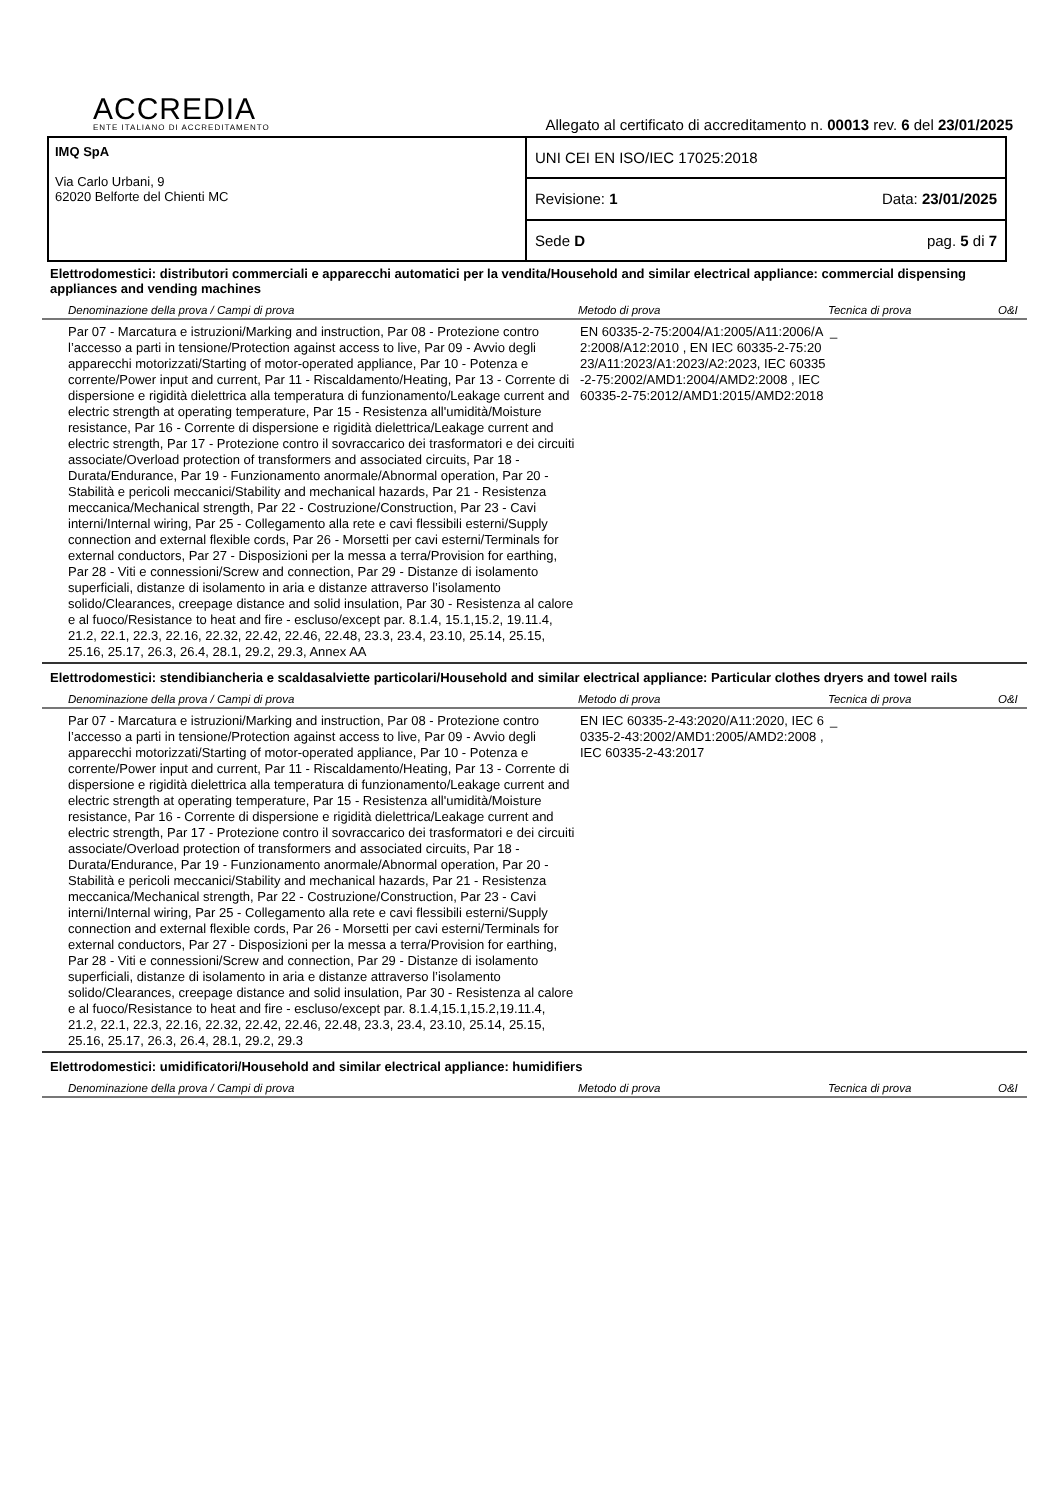ACCREDIA
ENTE ITALIANO DI ACCREDITAMENTO
Allegato al certificato di accreditamento n. 00013 rev. 6 del 23/01/2025
IMQ SpA
Via Carlo Urbani, 9
62020 Belforte del Chienti MC
UNI CEI EN ISO/IEC 17025:2018
Revisione: 1 Data: 23/01/2025
Sede D pag. 5 di 7
Elettrodomestici: distributori commerciali e apparecchi automatici per la vendita/Household and similar electrical appliance: commercial dispensing appliances and vending machines
| Denominazione della prova / Campi di prova | Metodo di prova | Tecnica di prova | O&I |
| --- | --- | --- | --- |
| Par 07 - Marcatura e istruzioni/Marking and instruction, Par 08 - Protezione contro l’accesso a parti in tensione/Protection against access to live, Par 09 - Avvio degli apparecchi motorizzati/Starting of motor-operated appliance, Par 10 - Potenza e corrente/Power input and current, Par 11 - Riscaldamento/Heating, Par 13 - Corrente di dispersione e rigidità dielettrica alla temperatura di funzionamento/Leakage current and electric strength at operating temperature, Par 15 - Resistenza all'umidità/Moisture resistance, Par 16 - Corrente di dispersione e rigidità dielettrica/Leakage current and electric strength, Par 17 - Protezione contro il sovraccarico dei trasformatori e dei circuiti associate/Overload protection of transformers and associated circuits, Par 18 - Durata/Endurance, Par 19 - Funzionamento anormale/Abnormal operation, Par 20 - Stabilità e pericoli meccanici/Stability and mechanical hazards, Par 21 - Resistenza meccanica/Mechanical strength, Par 22 - Costruzione/Construction, Par 23 - Cavi interni/Internal wiring, Par 25 - Collegamento alla rete e cavi flessibili esterni/Supply connection and external flexible cords, Par 26 - Morsetti per cavi esterni/Terminals for external conductors, Par 27 - Disposizioni per la messa a terra/Provision for earthing, Par 28 - Viti e connessioni/Screw and connection, Par 29 - Distanze di isolamento superficiali, distanze di isolamento in aria e distanze attraverso l’isolamento solido/Clearances, creepage distance and solid insulation, Par 30 - Resistenza al calore e al fuoco/Resistance to heat and fire - escluso/except par. 8.1.4, 15.1,15.2, 19.11.4, 21.2, 22.1, 22.3, 22.16, 22.32, 22.42, 22.46, 22.48, 23.3, 23.4, 23.10, 25.14, 25.15, 25.16, 25.17, 26.3, 26.4, 28.1, 29.2, 29.3, Annex AA | EN 60335-2-75:2004/A1:2005/A11:2006/A2:2008/A12:2010 , EN IEC 60335-2-75:2023/A11:2023/A1:2023/A2:2023, IEC 60335-2-75:2002/AMD1:2004/AMD2:2008 , IEC 60335-2-75:2012/AMD1:2015/AMD2:2018 | _ | |
Elettrodomestici: stendibiancheria e scaldasalviette particolari/Household and similar electrical appliance: Particular clothes dryers and towel rails
| Denominazione della prova / Campi di prova | Metodo di prova | Tecnica di prova | O&I |
| --- | --- | --- | --- |
| Par 07 - Marcatura e istruzioni/Marking and instruction, Par 08 - Protezione contro l’accesso a parti in tensione/Protection against access to live, Par 09 - Avvio degli apparecchi motorizzati/Starting of motor-operated appliance, Par 10 - Potenza e corrente/Power input and current, Par 11 - Riscaldamento/Heating, Par 13 - Corrente di dispersione e rigidità dielettrica alla temperatura di funzionamento/Leakage current and electric strength at operating temperature, Par 15 - Resistenza all'umidità/Moisture resistance, Par 16 - Corrente di dispersione e rigidità dielettrica/Leakage current and electric strength, Par 17 - Protezione contro il sovraccarico dei trasformatori e dei circuiti associate/Overload protection of transformers and associated circuits, Par 18 - Durata/Endurance, Par 19 - Funzionamento anormale/Abnormal operation, Par 20 - Stabilità e pericoli meccanici/Stability and mechanical hazards, Par 21 - Resistenza meccanica/Mechanical strength, Par 22 - Costruzione/Construction, Par 23 - Cavi interni/Internal wiring, Par 25 - Collegamento alla rete e cavi flessibili esterni/Supply connection and external flexible cords, Par 26 - Morsetti per cavi esterni/Terminals for external conductors, Par 27 - Disposizioni per la messa a terra/Provision for earthing, Par 28 - Viti e connessioni/Screw and connection, Par 29 - Distanze di isolamento superficiali, distanze di isolamento in aria e distanze attraverso l’isolamento solido/Clearances, creepage distance and solid insulation, Par 30 - Resistenza al calore e al fuoco/Resistance to heat and fire - escluso/except par. 8.1.4,15.1,15.2,19.11.4, 21.2, 22.1, 22.3, 22.16, 22.32, 22.42, 22.46, 22.48, 23.3, 23.4, 23.10, 25.14, 25.15, 25.16, 25.17, 26.3, 26.4, 28.1, 29.2, 29.3 | EN IEC 60335-2-43:2020/A11:2020, IEC 60335-2-43:2002/AMD1:2005/AMD2:2008 , IEC 60335-2-43:2017 | _ | |
Elettrodomestici: umidificatori/Household and similar electrical appliance: humidifiers
| Denominazione della prova / Campi di prova | Metodo di prova | Tecnica di prova | O&I |
| --- | --- | --- | --- |